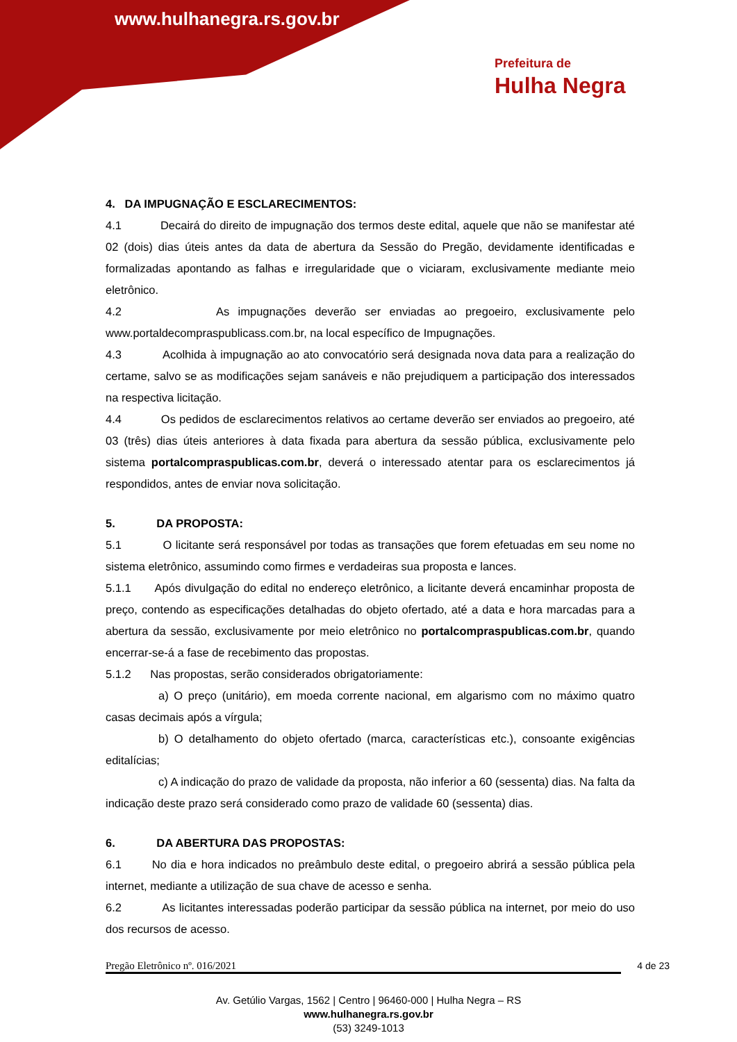www.hulhanegra.rs.gov.br
Prefeitura de
Hulha Negra
4. DA IMPUGNAÇÃO E ESCLARECIMENTOS:
4.1 Decairá do direito de impugnação dos termos deste edital, aquele que não se manifestar até 02 (dois) dias úteis antes da data de abertura da Sessão do Pregão, devidamente identificadas e formalizadas apontando as falhas e irregularidade que o viciaram, exclusivamente mediante meio eletrônico.
4.2 As impugnações deverão ser enviadas ao pregoeiro, exclusivamente pelo www.portaldecompraspublicass.com.br, na local específico de Impugnações.
4.3 Acolhida à impugnação ao ato convocatório será designada nova data para a realização do certame, salvo se as modificações sejam sanáveis e não prejudiquem a participação dos interessados na respectiva licitação.
4.4 Os pedidos de esclarecimentos relativos ao certame deverão ser enviados ao pregoeiro, até 03 (três) dias úteis anteriores à data fixada para abertura da sessão pública, exclusivamente pelo sistema portalcompraspublicas.com.br, deverá o interessado atentar para os esclarecimentos já respondidos, antes de enviar nova solicitação.
5. DA PROPOSTA:
5.1 O licitante será responsável por todas as transações que forem efetuadas em seu nome no sistema eletrônico, assumindo como firmes e verdadeiras sua proposta e lances.
5.1.1 Após divulgação do edital no endereço eletrônico, a licitante deverá encaminhar proposta de preço, contendo as especificações detalhadas do objeto ofertado, até a data e hora marcadas para a abertura da sessão, exclusivamente por meio eletrônico no portalcompraspublicas.com.br, quando encerrar-se-á a fase de recebimento das propostas.
5.1.2 Nas propostas, serão considerados obrigatoriamente:
a) O preço (unitário), em moeda corrente nacional, em algarismo com no máximo quatro casas decimais após a vírgula;
b) O detalhamento do objeto ofertado (marca, características etc.), consoante exigências editalícias;
c) A indicação do prazo de validade da proposta, não inferior a 60 (sessenta) dias. Na falta da indicação deste prazo será considerado como prazo de validade 60 (sessenta) dias.
6. DA ABERTURA DAS PROPOSTAS:
6.1 No dia e hora indicados no preâmbulo deste edital, o pregoeiro abrirá a sessão pública pela internet, mediante a utilização de sua chave de acesso e senha.
6.2 As licitantes interessadas poderão participar da sessão pública na internet, por meio do uso dos recursos de acesso.
Pregão Eletrônico nº. 016/2021 4 de 23
Av. Getúlio Vargas, 1562 | Centro | 96460-000 | Hulha Negra – RS
www.hulhanegra.rs.gov.br
(53) 3249-1013